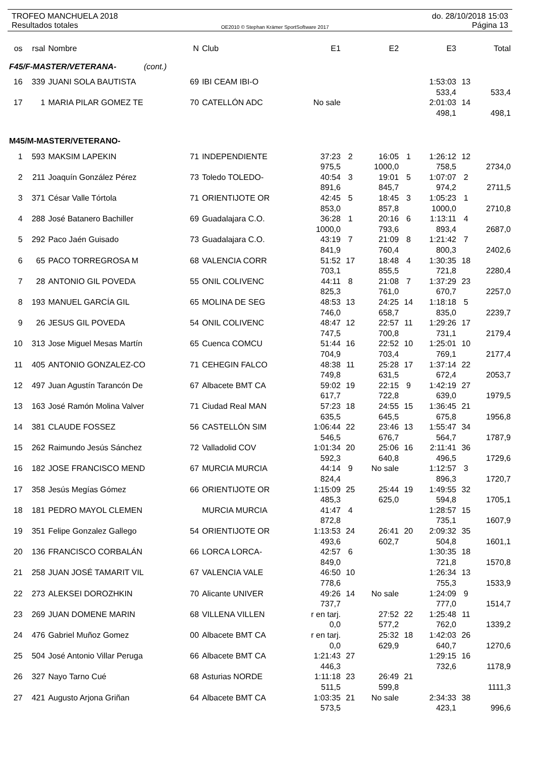TROFEO MANCHUELA 2018 do. 28/10/2018 15:03
Resultados totales OE2010 © Stephan Krämer SportSoftware 2017 Página 13
| os | rsal | Nombre | N | Club | E1 | | E2 | | E3 | | Total |
| --- | --- | --- | --- | --- | --- | --- | --- | --- | --- | --- | --- |
| F45/F-MASTER/VETERANA- (cont.) | | | | | | | | | | | |
| 16 | 339 | JUANI SOLA BAUTISTA | 69 | IBI CEAM IBI-O | | | | | 1:53:03 | 13 | |
| | | | | | | | | | 533,4 | | 533,4 |
| 17 | 1 | MARIA PILAR GOMEZ TE | 70 | CATELLÓN ADC | No sale | | | | 2:01:03 | 14 | |
| | | | | | | | | | 498,1 | | 498,1 |
| M45/M-MASTER/VETERANO- | | | | | | | | | | | |
| 1 | 593 | MAKSIM LAPEKIN | 71 | INDEPENDIENTE | 37:23 | 2 | 16:05 | 1 | 1:26:12 | 12 | |
| | | | | | 975,5 | | 1000,0 | | 758,5 | | 2734,0 |
| 2 | 211 | Joaquín González Pérez | 73 | Toledo TOLEDO- | 40:54 | 3 | 19:01 | 5 | 1:07:07 | 2 | |
| | | | | | 891,6 | | 845,7 | | 974,2 | | 2711,5 |
| 3 | 371 | César Valle Tórtola | 71 | ORIENTIJOTE OR | 42:45 | 5 | 18:45 | 3 | 1:05:23 | 1 | |
| | | | | | 853,0 | | 857,8 | | 1000,0 | | 2710,8 |
| 4 | 288 | José Batanero Bachiller | 69 | Guadalajara C.O. | 36:28 | 1 | 20:16 | 6 | 1:13:11 | 4 | |
| | | | | | 1000,0 | | 793,6 | | 893,4 | | 2687,0 |
| 5 | 292 | Paco Jaén Guisado | 73 | Guadalajara C.O. | 43:19 | 7 | 21:09 | 8 | 1:21:42 | 7 | |
| | | | | | 841,9 | | 760,4 | | 800,3 | | 2402,6 |
| 6 | 65 | PACO TORREGROSA M | 68 | VALENCIA CORR | 51:52 | 17 | 18:48 | 4 | 1:30:35 | 18 | |
| | | | | | 703,1 | | 855,5 | | 721,8 | | 2280,4 |
| 7 | 28 | ANTONIO GIL POVEDA | 55 | ONIL COLIVENC | 44:11 | 8 | 21:08 | 7 | 1:37:29 | 23 | |
| | | | | | 825,3 | | 761,0 | | 670,7 | | 2257,0 |
| 8 | 193 | MANUEL GARCÍA GIL | 65 | MOLINA DE SEG | 48:53 | 13 | 24:25 | 14 | 1:18:18 | 5 | |
| | | | | | 746,0 | | 658,7 | | 835,0 | | 2239,7 |
| 9 | 26 | JESUS GIL POVEDA | 54 | ONIL COLIVENC | 48:47 | 12 | 22:57 | 11 | 1:29:26 | 17 | |
| | | | | | 747,5 | | 700,8 | | 731,1 | | 2179,4 |
| 10 | 313 | Jose Miguel Mesas Martín | 65 | Cuenca COMCU | 51:44 | 16 | 22:52 | 10 | 1:25:01 | 10 | |
| | | | | | 704,9 | | 703,4 | | 769,1 | | 2177,4 |
| 11 | 405 | ANTONIO GONZALEZ-CO | 71 | CEHEGIN FALCO | 48:38 | 11 | 25:28 | 17 | 1:37:14 | 22 | |
| | | | | | 749,8 | | 631,5 | | 672,4 | | 2053,7 |
| 12 | 497 | Juan Agustín Tarancón De | 67 | Albacete BMT CA | 59:02 | 19 | 22:15 | 9 | 1:42:19 | 27 | |
| | | | | | 617,7 | | 722,8 | | 639,0 | | 1979,5 |
| 13 | 163 | José Ramón Molina Valver | 71 | Ciudad Real MAN | 57:23 | 18 | 24:55 | 15 | 1:36:45 | 21 | |
| | | | | | 635,5 | | 645,5 | | 675,8 | | 1956,8 |
| 14 | 381 | CLAUDE FOSSEZ | 56 | CASTELLÓN SIM | 1:06:44 | 22 | 23:46 | 13 | 1:55:47 | 34 | |
| | | | | | 546,5 | | 676,7 | | 564,7 | | 1787,9 |
| 15 | 262 | Raimundo Jesús Sánchez | 72 | Valladolid COV | 1:01:34 | 20 | 25:06 | 16 | 2:11:41 | 36 | |
| | | | | | 592,3 | | 640,8 | | 496,5 | | 1729,6 |
| 16 | 182 | JOSE FRANCISCO MEND | 67 | MURCIA MURCIA | 44:14 | 9 | No sale | | 1:12:57 | 3 | |
| | | | | | 824,4 | | | | 896,3 | | 1720,7 |
| 17 | 358 | Jesús Megías Gómez | 66 | ORIENTIJOTE OR | 1:15:09 | 25 | 25:44 | 19 | 1:49:55 | 32 | |
| | | | | | 485,3 | | 625,0 | | 594,8 | | 1705,1 |
| 18 | 181 | PEDRO MAYOL CLEMEN | | MURCIA MURCIA | 41:47 | 4 | | | 1:28:57 | 15 | |
| | | | | | 872,8 | | | | 735,1 | | 1607,9 |
| 19 | 351 | Felipe Gonzalez Gallego | 54 | ORIENTIJOTE OR | 1:13:53 | 24 | 26:41 | 20 | 2:09:32 | 35 | |
| | | | | | 493,6 | | 602,7 | | 504,8 | | 1601,1 |
| 20 | 136 | FRANCISCO CORBALÁN | 66 | LORCA LORCA- | 42:57 | 6 | | | 1:30:35 | 18 | |
| | | | | | 849,0 | | | | 721,8 | | 1570,8 |
| 21 | 258 | JUAN JOSÉ TAMARIT VIL | 67 | VALENCIA VALE | 46:50 | 10 | | | 1:26:34 | 13 | |
| | | | | | 778,6 | | | | 755,3 | | 1533,9 |
| 22 | 273 | ALEKSEI DOROZHKIN | 70 | Alicante UNIVER | 49:26 | 14 | No sale | | 1:24:09 | 9 | |
| | | | | | 737,7 | | | | 777,0 | | 1514,7 |
| 23 | 269 | JUAN DOMENE MARIN | 68 | VILLENA VILLEN | r en tarj. | | 27:52 | 22 | 1:25:48 | 11 | |
| | | | | | 0,0 | | 577,2 | | 762,0 | | 1339,2 |
| 24 | 476 | Gabriel Muñoz Gomez | 00 | Albacete BMT CA | r en tarj. | | 25:32 | 18 | 1:42:03 | 26 | |
| | | | | | 0,0 | | 629,9 | | 640,7 | | 1270,6 |
| 25 | 504 | José Antonio Villar Peruga | 66 | Albacete BMT CA | 1:21:43 | 27 | | | 1:29:15 | 16 | |
| | | | | | 446,3 | | | | 732,6 | | 1178,9 |
| 26 | 327 | Nayo Tarno Cué | 68 | Asturias NORDE | 1:11:18 | 23 | 26:49 | 21 | | | |
| | | | | | 511,5 | | 599,8 | | | | 1111,3 |
| 27 | 421 | Augusto Arjona Griñan | 64 | Albacete BMT CA | 1:03:35 | 21 | No sale | | 2:34:33 | 38 | |
| | | | | | 573,5 | | | | 423,1 | | 996,6 |